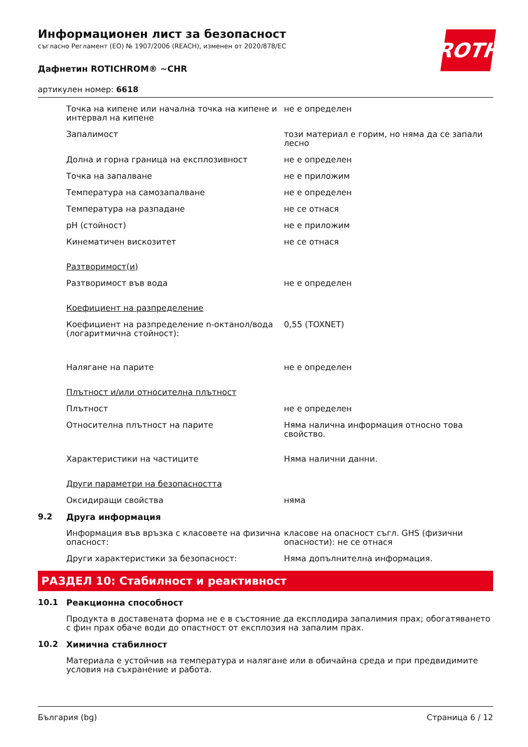ROTH
Информационен лист за безопасност
съгласно Регламент (ЕО) № 1907/2006 (REACH), изменен от 2020/878/ЕС
Дафнетин ROTICHROM® ~CHR
артикулен номер: 6618
| | Точка на кипене или начална точка на кипене и интервал на кипене | не е определен |
| | Запалимост | този материал е горим, но няма да се запали лесно |
| | Долна и горна граница на експлозивност | не е определен |
| | Точка на запалване | не е приложим |
| | Температура на самозапалване | не е определен |
| | Температура на разпадане | не се отнася |
| | pH (стойност) | не е приложим |
| | Кинематичен вискозитет | не се отнася |
| | Разтворимост(и) | |
| | Разтворимост във вода | не е определен |
| | Коефициент на разпределение | |
| | Коефициент на разпределение n-октанол/вода (логаритмична стойност): | 0,55 (TOXNET) |
| | Налягане на парите | не е определен |
| | Плътност и/или относителна плътност | |
| | Плътност | не е определен |
| | Относителна плътност на парите | Няма налична информация относно това свойство. |
| | Характеристики на частиците | Няма налични данни. |
| | Други параметри на безопасността | |
| | Оксидиращи свойства | няма |
| 9.2 | Друга информация | |
| | Информация във връзка с класовете на физична опасност: | класове на опасност съгл. GHS (физични опасности): не се отнася |
| | Други характеристики за безопасност: | Няма допълнителна информация. |
РАЗДЕЛ 10: Стабилност и реактивност
| 10.1 | Реакционна способност |
| | Продукта в доставената форма не е в състояние да експлодира запалимия прах; обогатяването с фин прах обаче води до опастност от експлозия на запалим прах. |
| 10.2 | Химична стабилност |
| | Материала е устойчив на температура и налягане или в обичайна среда и при предвидимите условия на съхранение и работа. |
България (bg) Страница 6 / 12